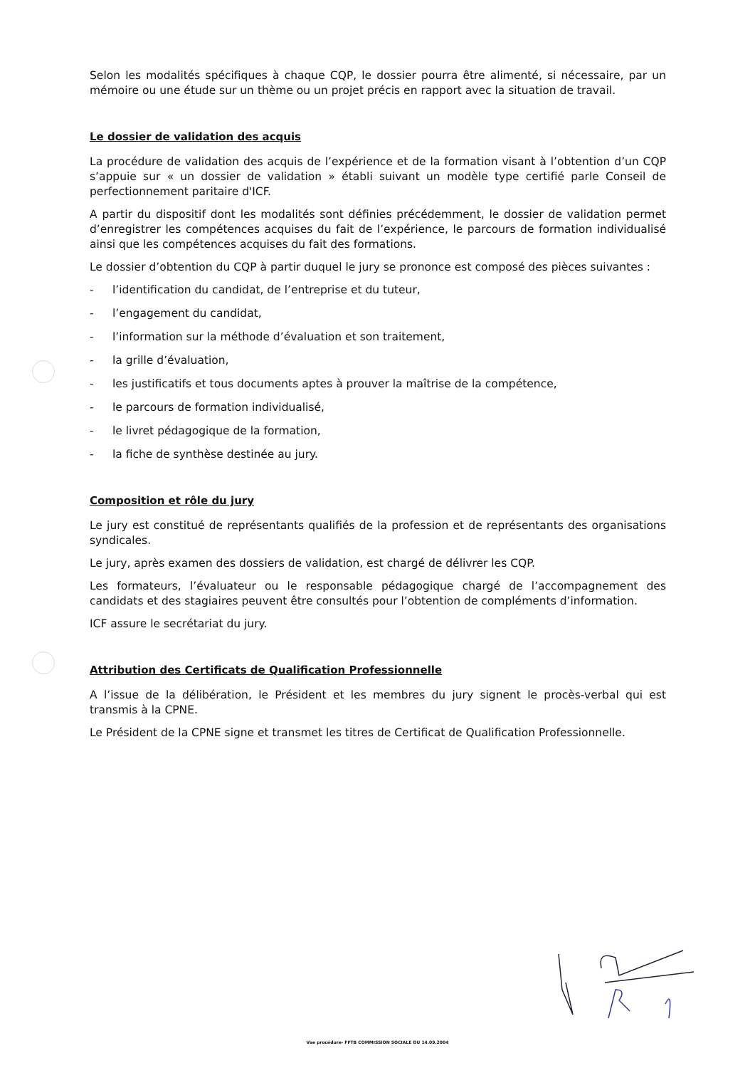Selon les modalités spécifiques à chaque CQP, le dossier pourra être alimenté, si nécessaire, par un mémoire ou une étude sur un thème ou un projet précis en rapport avec la situation de travail.
Le dossier de validation des acquis
La procédure de validation des acquis de l’expérience et de la formation visant à l’obtention d’un CQP s’appuie sur « un dossier de validation » établi suivant un modèle type certifié parle Conseil de perfectionnement paritaire d'ICF.
A partir du dispositif dont les modalités sont définies précédemment, le dossier de validation permet d’enregistrer les compétences acquises du fait de l’expérience, le parcours de formation individualisé ainsi que les compétences acquises du fait des formations.
Le dossier d’obtention du CQP à partir duquel le jury se prononce est composé des pièces suivantes :
- l’identification du candidat, de l’entreprise et du tuteur,
- l’engagement du candidat,
- l’information sur la méthode d’évaluation et son traitement,
- la grille d’évaluation,
- les justificatifs et tous documents aptes à prouver la maîtrise de la compétence,
- le parcours de formation individualisé,
- le livret pédagogique de la formation,
- la fiche de synthèse destinée au jury.
Composition et rôle du jury
Le jury est constitué de représentants qualifiés de la profession et de représentants des organisations syndicales.
Le jury, après examen des dossiers de validation, est chargé de délivrer les CQP.
Les formateurs, l’évaluateur ou le responsable pédagogique chargé de l’accompagnement des candidats et des stagiaires peuvent être consultés pour l’obtention de compléments d’information.
ICF assure le secrétariat du jury.
Attribution des Certificats de Qualification Professionnelle
A l’issue de la délibération, le Président et les membres du jury signent le procès-verbal qui est transmis à la CPNE.
Le Président de la CPNE signe et transmet les titres de Certificat de Qualification Professionnelle.
Vae procédure- FFTB COMMISSION SOCIALE DU 14.09.2004